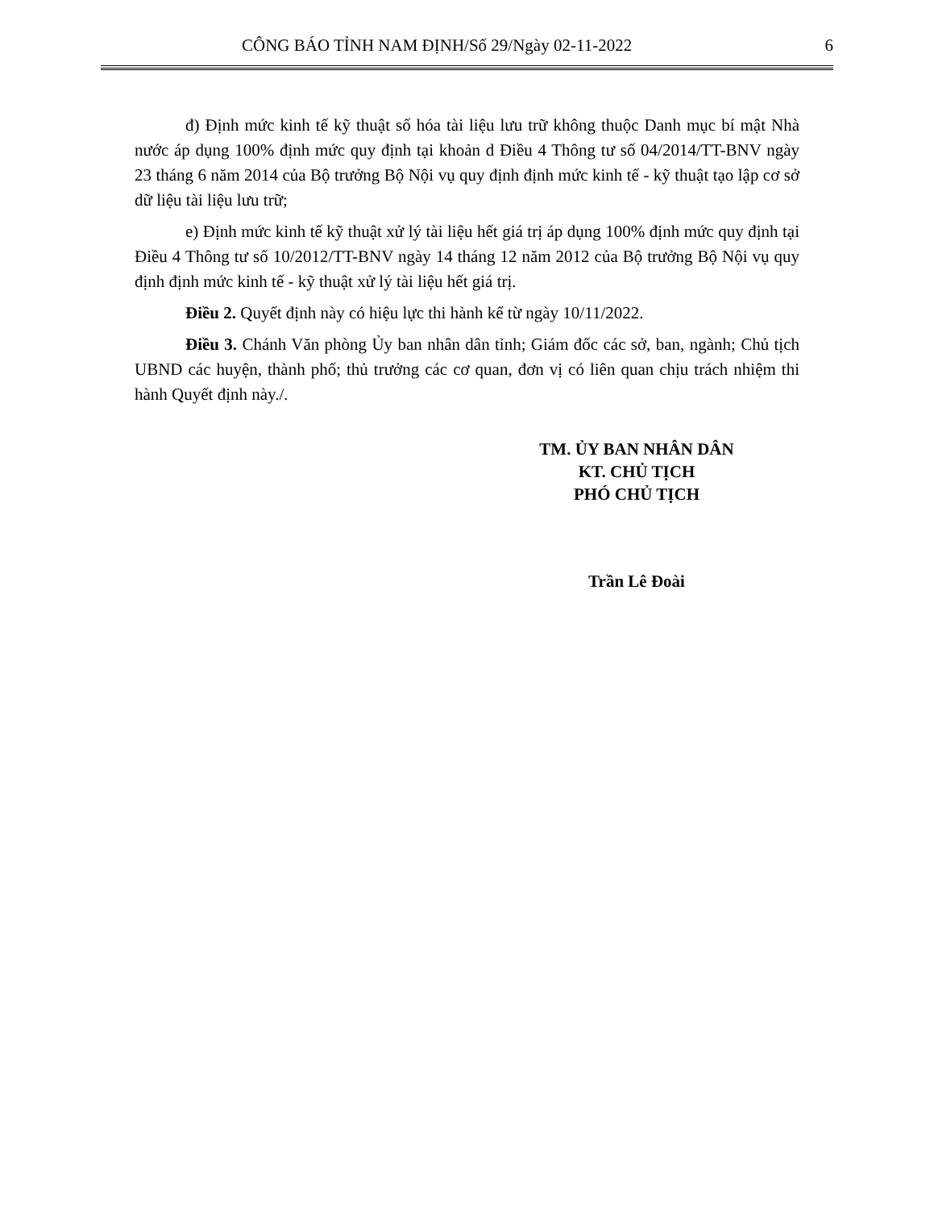CÔNG BÁO TỈNH NAM ĐỊNH/Số 29/Ngày 02-11-2022 6
đ) Định mức kinh tế kỹ thuật số hóa tài liệu lưu trữ không thuộc Danh mục bí mật Nhà nước áp dụng 100% định mức quy định tại khoản d Điều 4 Thông tư số 04/2014/TT-BNV ngày 23 tháng 6 năm 2014 của Bộ trưởng Bộ Nội vụ quy định định mức kinh tế - kỹ thuật tạo lập cơ sở dữ liệu tài liệu lưu trữ;
e) Định mức kinh tế kỹ thuật xử lý tài liệu hết giá trị áp dụng 100% định mức quy định tại Điều 4 Thông tư số 10/2012/TT-BNV ngày 14 tháng 12 năm 2012 của Bộ trưởng Bộ Nội vụ quy định định mức kinh tế - kỹ thuật xử lý tài liệu hết giá trị.
Điều 2. Quyết định này có hiệu lực thi hành kể từ ngày 10/11/2022.
Điều 3. Chánh Văn phòng Ủy ban nhân dân tỉnh; Giám đốc các sở, ban, ngành; Chủ tịch UBND các huyện, thành phố; thủ trưởng các cơ quan, đơn vị có liên quan chịu trách nhiệm thi hành Quyết định này./.
TM. ỦY BAN NHÂN DÂN
KT. CHỦ TỊCH
PHÓ CHỦ TỊCH
Trần Lê Đoài